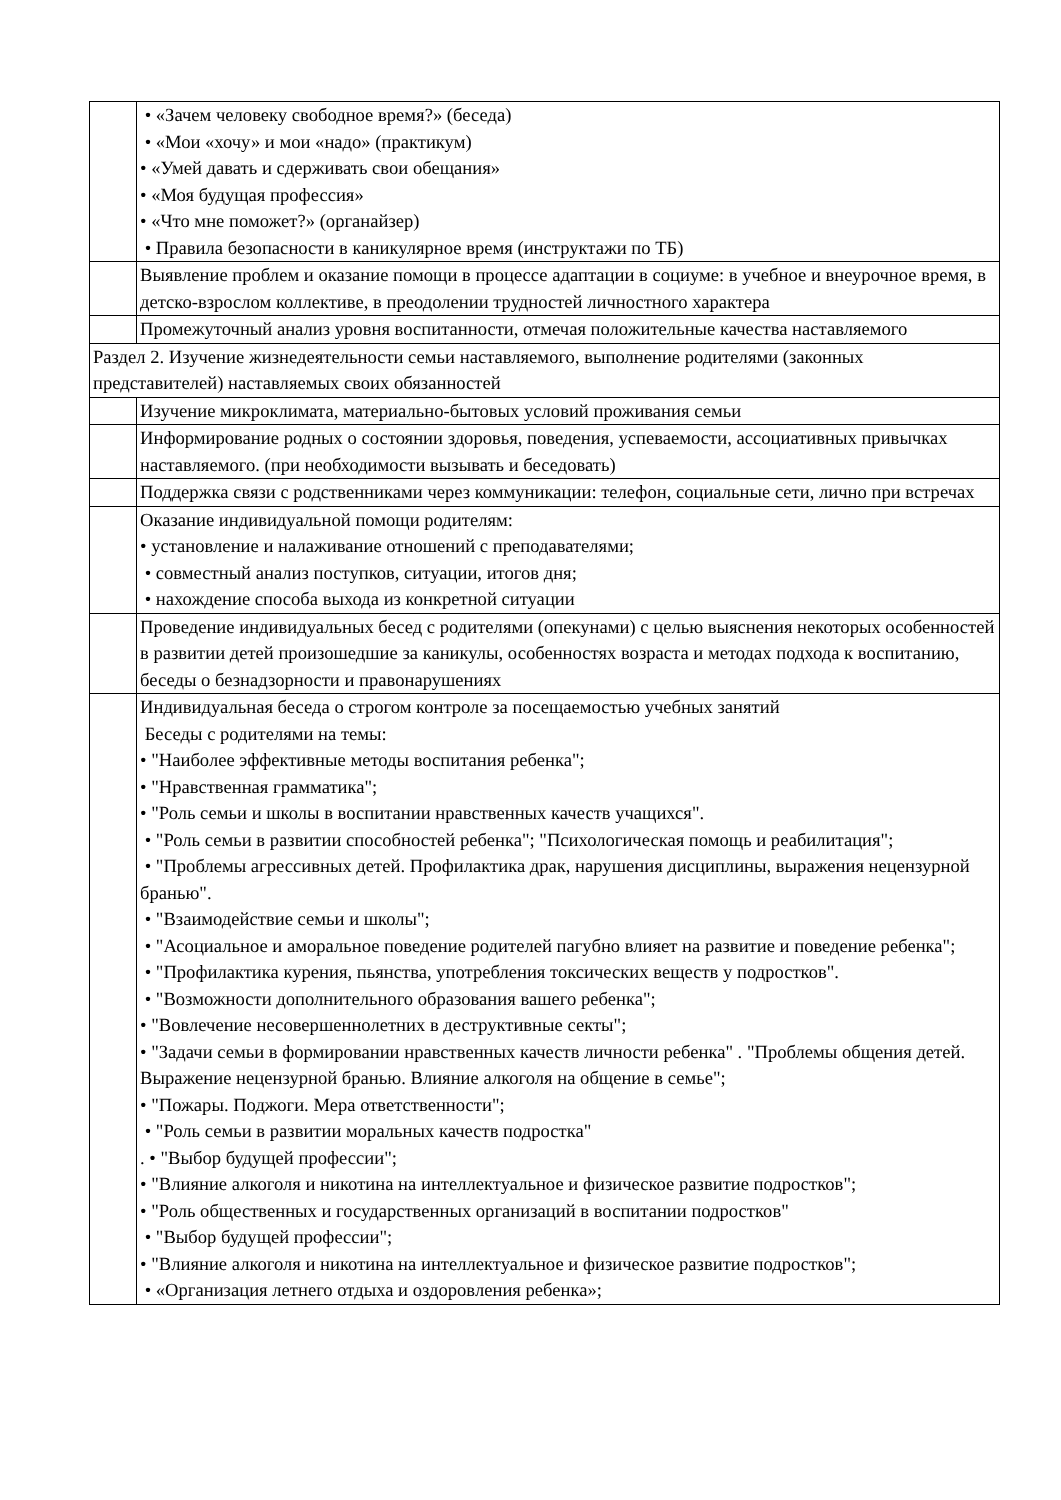| | • «Зачем человеку свободное время?» (беседа) • «Мои «хочу» и мои «надо» (практикум) • «Умей давать и сдерживать свои обещания» • «Моя будущая профессия» • «Что мне поможет?» (органайзер) • Правила безопасности в каникулярное время (инструктажи по ТБ) |
| | Выявление проблем и оказание помощи в процессе адаптации в социуме: в учебное и внеурочное время, в детско-взрослом коллективе, в преодолении трудностей личностного характера |
| | Промежуточный анализ уровня воспитанности, отмечая положительные качества наставляемого |
| Раздел 2. Изучение жизнедеятельности семьи наставляемого, выполнение родителями (законных представителей) наставляемых своих обязанностей | |
| | Изучение микроклимата, материально-бытовых условий проживания семьи |
| | Информирование родных о состоянии здоровья, поведения, успеваемости, ассоциативных привычках наставляемого. (при необходимости вызывать и беседовать) |
| | Поддержка связи с родственниками через коммуникации: телефон, социальные сети, лично при встречах |
| | Оказание индивидуальной помощи родителям: • установление и налаживание отношений с преподавателями; • совместный анализ поступков, ситуации, итогов дня; • нахождение способа выхода из конкретной ситуации |
| | Проведение индивидуальных бесед с родителями (опекунами) с целью выяснения некоторых особенностей в развитии детей произошедшие за каникулы, особенностях возраста и методах подхода к воспитанию, беседы о безнадзорности и правонарушениях |
| | Индивидуальная беседа о строгом контроле за посещаемостью учебных занятий Беседы с родителями на темы: • "Наиболее эффективные методы воспитания ребенка"; • "Нравственная грамматика"; • "Роль семьи и школы в воспитании нравственных качеств учащихся". • "Роль семьи в развитии способностей ребенка"; "Психологическая помощь и реабилитация"; • "Проблемы агрессивных детей. Профилактика драк, нарушения дисциплины, выражения нецензурной бранью". • "Взаимодействие семьи и школы"; • "Асоциальное и аморальное поведение родителей пагубно влияет на развитие и поведение ребенка"; • "Профилактика курения, пьянства, употребления токсических веществ у подростков". • "Возможности дополнительного образования вашего ребенка"; • "Вовлечение несовершеннолетних в деструктивные секты"; • "Задачи семьи в формировании нравственных качеств личности ребенка" . "Проблемы общения детей. Выражение нецензурной бранью. Влияние алкоголя на общение в семье"; • "Пожары. Поджоги. Мера ответственности"; • "Роль семьи в развитии моральных качеств подростка" . • "Выбор будущей профессии"; • "Влияние алкоголя и никотина на интеллектуальное и физическое развитие подростков"; • "Роль общественных и государственных организаций в воспитании подростков" • "Выбор будущей профессии"; • "Влияние алкоголя и никотина на интеллектуальное и физическое развитие подростков"; • «Организация летнего отдыха и оздоровления ребенка»; |